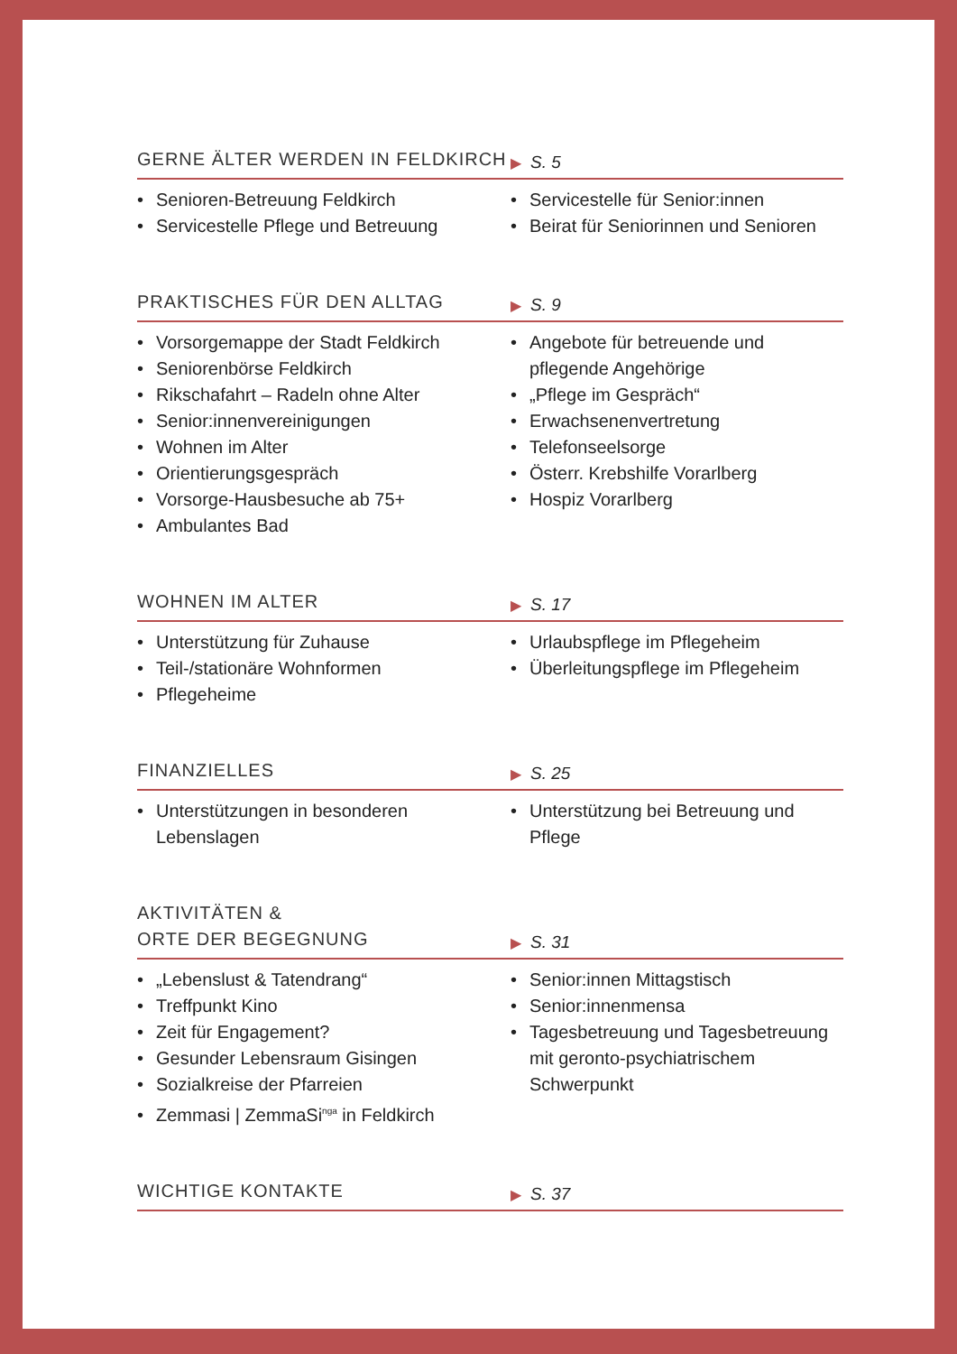GERNE ÄLTER WERDEN IN FELDKIRCH
▶ S. 5
• Senioren-Betreuung Feldkirch
• Servicestelle Pflege und Betreuung
• Servicestelle für Senior:innen
• Beirat für Seniorinnen und Senioren
PRAKTISCHES FÜR DEN ALLTAG
▶ S. 9
• Vorsorgemappe der Stadt Feldkirch
• Seniorenbörse Feldkirch
• Rikschafahrt – Radeln ohne Alter
• Senior:innenvereinigungen
• Wohnen im Alter
• Orientierungsgespräch
• Vorsorge-Hausbesuche ab 75+
• Ambulantes Bad
• Angebote für betreuende und pflegende Angehörige
• „Pflege im Gespräch“
• Erwachsenenvertretung
• Telefonseelsorge
• Österr. Krebshilfe Vorarlberg
• Hospiz Vorarlberg
WOHNEN IM ALTER
▶ S. 17
• Unterstützung für Zuhause
• Teil-/stationäre Wohnformen
• Pflegeheime
• Urlaubspflege im Pflegeheim
• Überleitungspflege im Pflegeheim
FINANZIELLES
▶ S. 25
• Unterstützungen in besonderen Lebenslagen
• Unterstützung bei Betreuung und Pflege
AKTIVITÄTEN &
ORTE DER BEGEGNUNG
▶ S. 31
• „Lebenslust & Tatendrang“
• Treffpunkt Kino
• Zeit für Engagement?
• Gesunder Lebensraum Gisingen
• Sozialkreise der Pfarreien
• Zemmasi | ZemmaSi<sup>nga</sup> in Feldkirch
• Senior:innen Mittagstisch
• Senior:innenmensa
• Tagesbetreuung und Tagesbetreuung mit geronto-psychiatrischem Schwerpunkt
WICHTIGE KONTAKTE
▶ S. 37